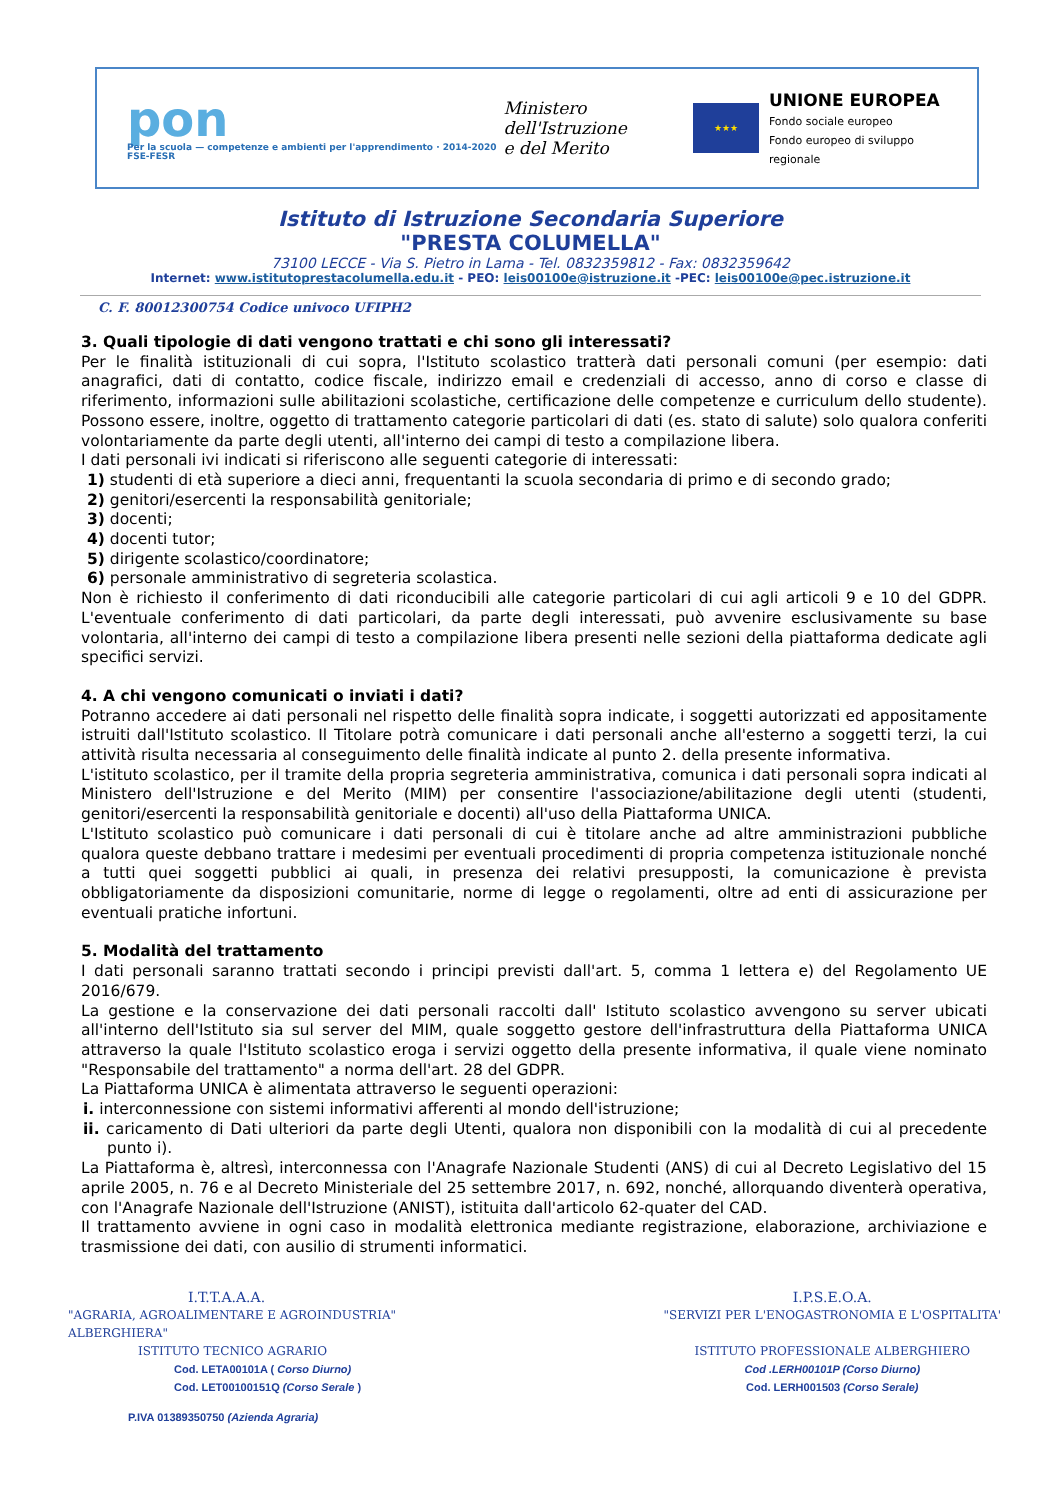pon
Per la scuola — competenze e ambienti per l'apprendimento · 2014-2020 FSE-FESR
Ministero dell'Istruzione
e del Merito
★★★
UNIONE EUROPEA
Fondo sociale europeo
Fondo europeo di sviluppo regionale
Istituto di Istruzione Secondaria Superiore
"PRESTA COLUMELLA"
73100 LECCE - Via S. Pietro in Lama - Tel. 0832359812 - Fax: 0832359642
Internet: www.istitutoprestacolumella.edu.it - PEO: leis00100e@istruzione.it -PEC: leis00100e@pec.istruzione.it
C. F. 80012300754 Codice univoco UFIPH2
3. Quali tipologie di dati vengono trattati e chi sono gli interessati?
Per le finalità istituzionali di cui sopra, l'Istituto scolastico tratterà dati personali comuni (per esempio: dati anagrafici, dati di contatto, codice fiscale, indirizzo email e credenziali di accesso, anno di corso e classe di riferimento, informazioni sulle abilitazioni scolastiche, certificazione delle competenze e curriculum dello studente). Possono essere, inoltre, oggetto di trattamento categorie particolari di dati (es. stato di salute) solo qualora conferiti volontariamente da parte degli utenti, all'interno dei campi di testo a compilazione libera.
I dati personali ivi indicati si riferiscono alle seguenti categorie di interessati:
1) studenti di età superiore a dieci anni, frequentanti la scuola secondaria di primo e di secondo grado;
2) genitori/esercenti la responsabilità genitoriale;
3) docenti;
4) docenti tutor;
5) dirigente scolastico/coordinatore;
6) personale amministrativo di segreteria scolastica.
Non è richiesto il conferimento di dati riconducibili alle categorie particolari di cui agli articoli 9 e 10 del GDPR. L'eventuale conferimento di dati particolari, da parte degli interessati, può avvenire esclusivamente su base volontaria, all'interno dei campi di testo a compilazione libera presenti nelle sezioni della piattaforma dedicate agli specifici servizi.
4. A chi vengono comunicati o inviati i dati?
Potranno accedere ai dati personali nel rispetto delle finalità sopra indicate, i soggetti autorizzati ed appositamente istruiti dall'Istituto scolastico. Il Titolare potrà comunicare i dati personali anche all'esterno a soggetti terzi, la cui attività risulta necessaria al conseguimento delle finalità indicate al punto 2. della presente informativa.
L'istituto scolastico, per il tramite della propria segreteria amministrativa, comunica i dati personali sopra indicati al Ministero dell'Istruzione e del Merito (MIM) per consentire l'associazione/abilitazione degli utenti (studenti, genitori/esercenti la responsabilità genitoriale e docenti) all'uso della Piattaforma UNICA.
L'Istituto scolastico può comunicare i dati personali di cui è titolare anche ad altre amministrazioni pubbliche qualora queste debbano trattare i medesimi per eventuali procedimenti di propria competenza istituzionale nonché a tutti quei soggetti pubblici ai quali, in presenza dei relativi presupposti, la comunicazione è prevista obbligatoriamente da disposizioni comunitarie, norme di legge o regolamenti, oltre ad enti di assicurazione per eventuali pratiche infortuni.
5. Modalità del trattamento
I dati personali saranno trattati secondo i principi previsti dall'art. 5, comma 1 lettera e) del Regolamento UE 2016/679.
La gestione e la conservazione dei dati personali raccolti dall' Istituto scolastico avvengono su server ubicati all'interno dell'Istituto sia sul server del MIM, quale soggetto gestore dell'infrastruttura della Piattaforma UNICA attraverso la quale l'Istituto scolastico eroga i servizi oggetto della presente informativa, il quale viene nominato "Responsabile del trattamento" a norma dell'art. 28 del GDPR.
La Piattaforma UNICA è alimentata attraverso le seguenti operazioni:
i. interconnessione con sistemi informativi afferenti al mondo dell'istruzione;
ii. caricamento di Dati ulteriori da parte degli Utenti, qualora non disponibili con la modalità di cui al precedente punto i).
La Piattaforma è, altresì, interconnessa con l'Anagrafe Nazionale Studenti (ANS) di cui al Decreto Legislativo del 15 aprile 2005, n. 76 e al Decreto Ministeriale del 25 settembre 2017, n. 692, nonché, allorquando diventerà operativa, con l'Anagrafe Nazionale dell'Istruzione (ANIST), istituita dall'articolo 62-quater del CAD.
Il trattamento avviene in ogni caso in modalità elettronica mediante registrazione, elaborazione, archiviazione e trasmissione dei dati, con ausilio di strumenti informatici.
I.T.T.A.A.A.
"AGRARIA, AGROALIMENTARE E AGROINDUSTRIA"
ALBERGHIERA"
ISTITUTO TECNICO AGRARIO
Cod. LETA00101A ( Corso Diurno)
Cod. LET00100151Q (Corso Serale )
P.IVA 01389350750 (Azienda Agraria)
I.P.S.E.O.A.
"SERVIZI PER L'ENOGASTRONOMIA E L'OSPITALITA'
ISTITUTO PROFESSIONALE ALBERGHIERO
Cod .LERH00101P (Corso Diurno)
Cod. LERH001503 (Corso Serale)